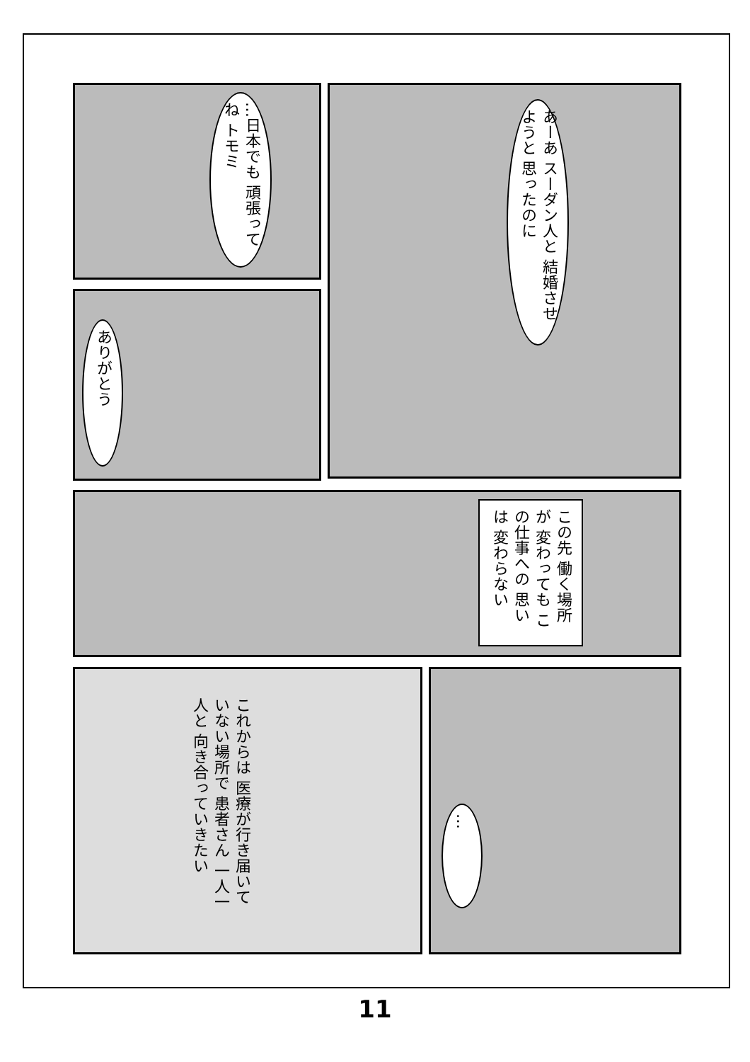…日本でも 頑張ってね トモミ あーあ スーダン人と 結婚させようと 思ったのに
ありがとう
この先 働く場所が 変わっても この仕事への 思いは 変わらない
これからは 医療が行き届いて いない場所で 患者さん 一人一人と 向き合っていきたい
…
11